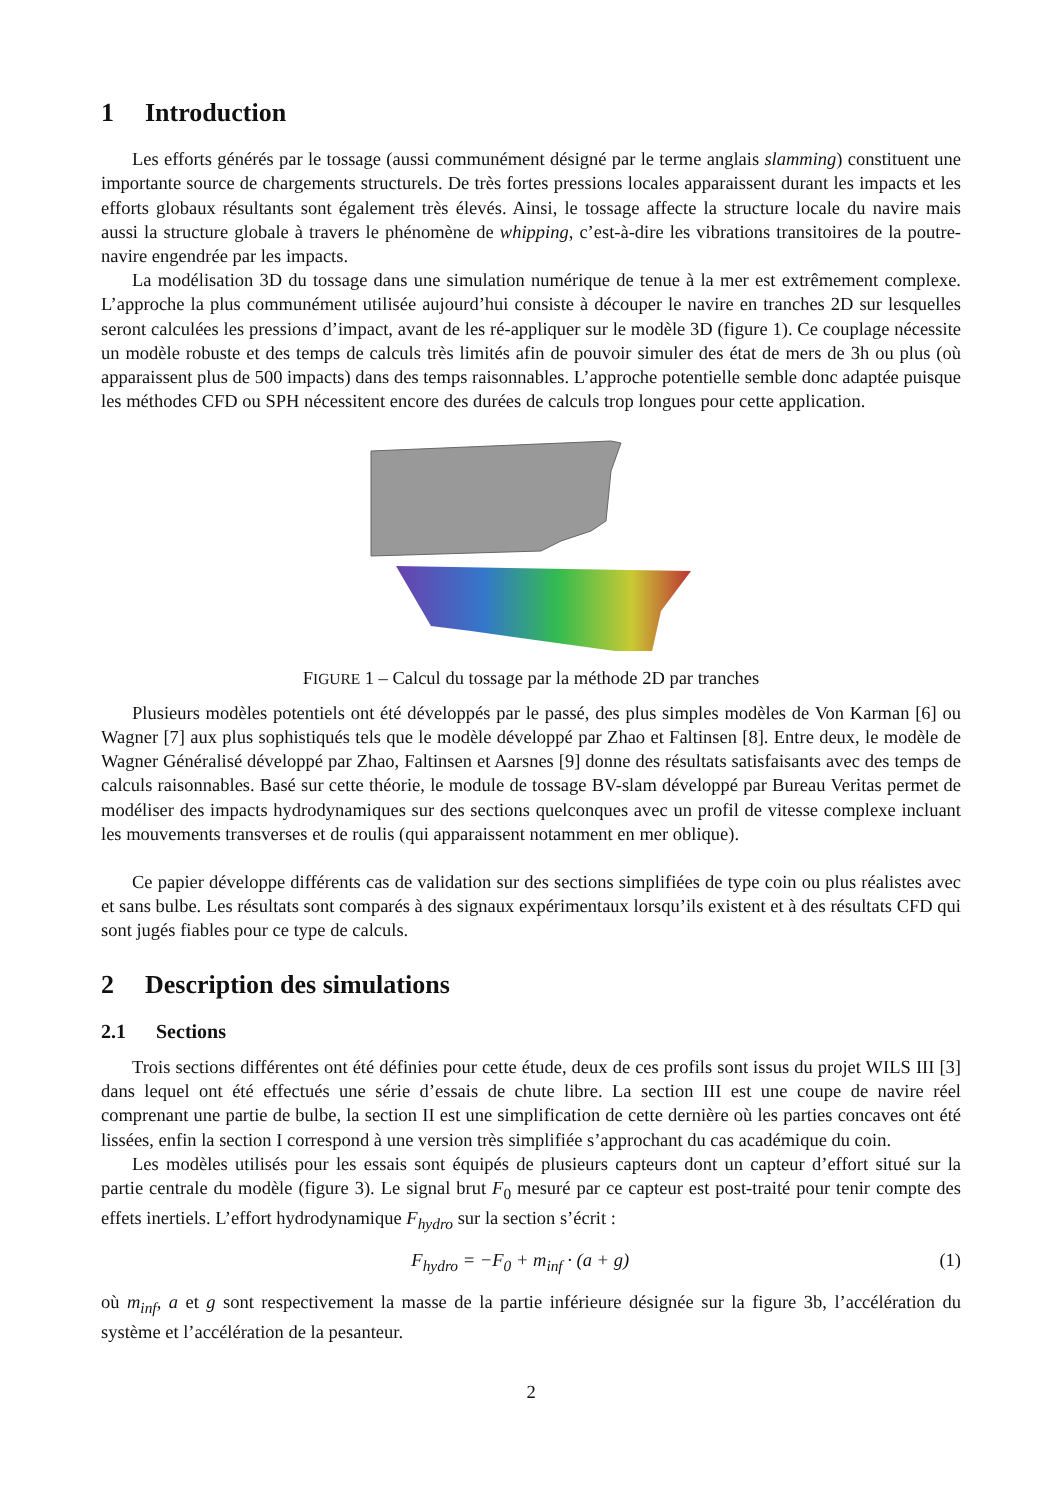1 Introduction
Les efforts générés par le tossage (aussi communément désigné par le terme anglais slamming) constituent une importante source de chargements structurels. De très fortes pressions locales apparaissent durant les impacts et les efforts globaux résultants sont également très élevés. Ainsi, le tossage affecte la structure locale du navire mais aussi la structure globale à travers le phénomène de whipping, c’est-à-dire les vibrations transitoires de la poutre-navire engendrée par les impacts.
La modélisation 3D du tossage dans une simulation numérique de tenue à la mer est extrêmement complexe. L’approche la plus communément utilisée aujourd’hui consiste à découper le navire en tranches 2D sur lesquelles seront calculées les pressions d’impact, avant de les ré-appliquer sur le modèle 3D (figure 1). Ce couplage nécessite un modèle robuste et des temps de calculs très limités afin de pouvoir simuler des état de mers de 3h ou plus (où apparaissent plus de 500 impacts) dans des temps raisonnables. L’approche potentielle semble donc adaptée puisque les méthodes CFD ou SPH nécessitent encore des durées de calculs trop longues pour cette application.
FIGURE 1 – Calcul du tossage par la méthode 2D par tranches
Plusieurs modèles potentiels ont été développés par le passé, des plus simples modèles de Von Karman [6] ou Wagner [7] aux plus sophistiqués tels que le modèle développé par Zhao et Faltinsen [8]. Entre deux, le modèle de Wagner Généralisé développé par Zhao, Faltinsen et Aarsnes [9] donne des résultats satisfaisants avec des temps de calculs raisonnables. Basé sur cette théorie, le module de tossage BV-slam développé par Bureau Veritas permet de modéliser des impacts hydrodynamiques sur des sections quelconques avec un profil de vitesse complexe incluant les mouvements transverses et de roulis (qui apparaissent notamment en mer oblique).
Ce papier développe différents cas de validation sur des sections simplifiées de type coin ou plus réalistes avec et sans bulbe. Les résultats sont comparés à des signaux expérimentaux lorsqu’ils existent et à des résultats CFD qui sont jugés fiables pour ce type de calculs.
2 Description des simulations
2.1 Sections
Trois sections différentes ont été définies pour cette étude, deux de ces profils sont issus du projet WILS III [3] dans lequel ont été effectués une série d’essais de chute libre. La section III est une coupe de navire réel comprenant une partie de bulbe, la section II est une simplification de cette dernière où les parties concaves ont été lissées, enfin la section I correspond à une version très simplifiée s’approchant du cas académique du coin.
Les modèles utilisés pour les essais sont équipés de plusieurs capteurs dont un capteur d’effort situé sur la partie centrale du modèle (figure 3). Le signal brut F<sub>0</sub> mesuré par ce capteur est post-traité pour tenir compte des effets inertiels. L’effort hydrodynamique F<sub>hydro</sub> sur la section s’écrit :
F<sub>hydro</sub> = −F<sub>0</sub> + m<sub>inf</sub> · (a + g) (1)
où m<sub>inf</sub>, a et g sont respectivement la masse de la partie inférieure désignée sur la figure 3b, l’accélération du système et l’accélération de la pesanteur.
2